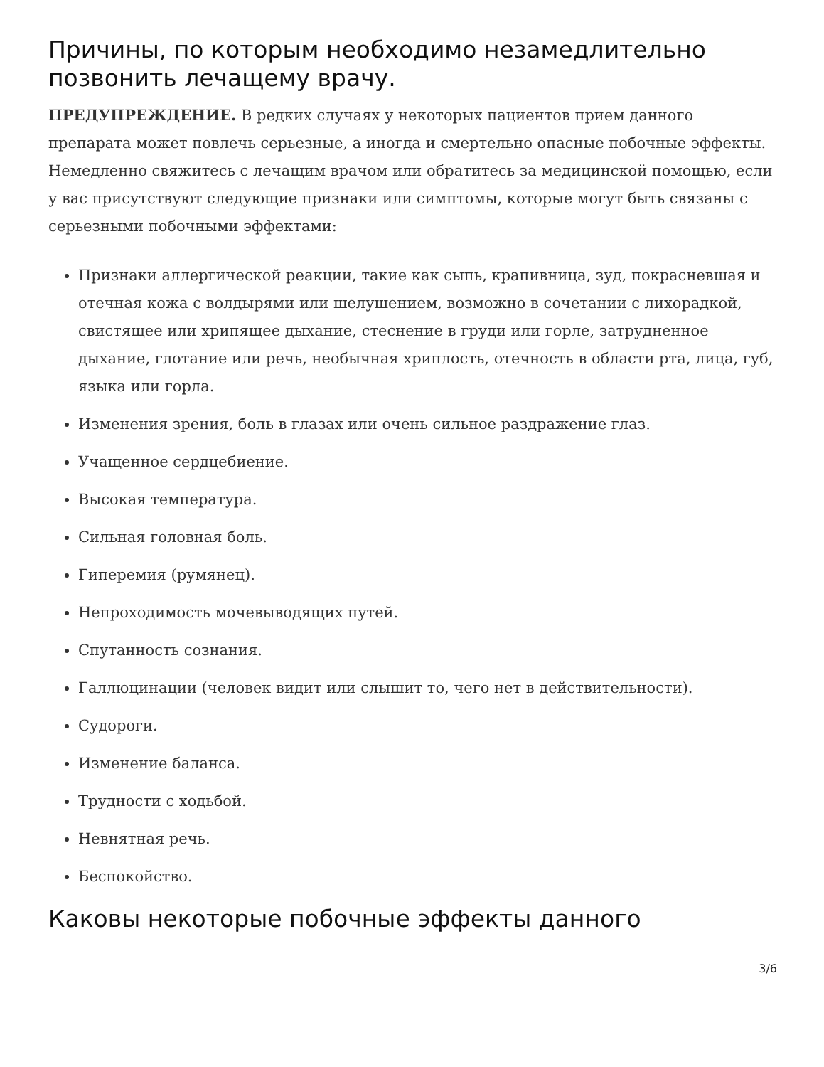Причины, по которым необходимо незамедлительно позвонить лечащему врачу.
ПРЕДУПРЕЖДЕНИЕ. В редких случаях у некоторых пациентов прием данного препарата может повлечь серьезные, а иногда и смертельно опасные побочные эффекты. Немедленно свяжитесь с лечащим врачом или обратитесь за медицинской помощью, если у вас присутствуют следующие признаки или симптомы, которые могут быть связаны с серьезными побочными эффектами:
Признаки аллергической реакции, такие как сыпь, крапивница, зуд, покрасневшая и отечная кожа с волдырями или шелушением, возможно в сочетании с лихорадкой, свистящее или хрипящее дыхание, стеснение в груди или горле, затрудненное дыхание, глотание или речь, необычная хриплость, отечность в области рта, лица, губ, языка или горла.
Изменения зрения, боль в глазах или очень сильное раздражение глаз.
Учащенное сердцебиение.
Высокая температура.
Сильная головная боль.
Гиперемия (румянец).
Непроходимость мочевыводящих путей.
Спутанность сознания.
Галлюцинации (человек видит или слышит то, чего нет в действительности).
Судороги.
Изменение баланса.
Трудности с ходьбой.
Невнятная речь.
Беспокойство.
Каковы некоторые побочные эффекты данного
3/6